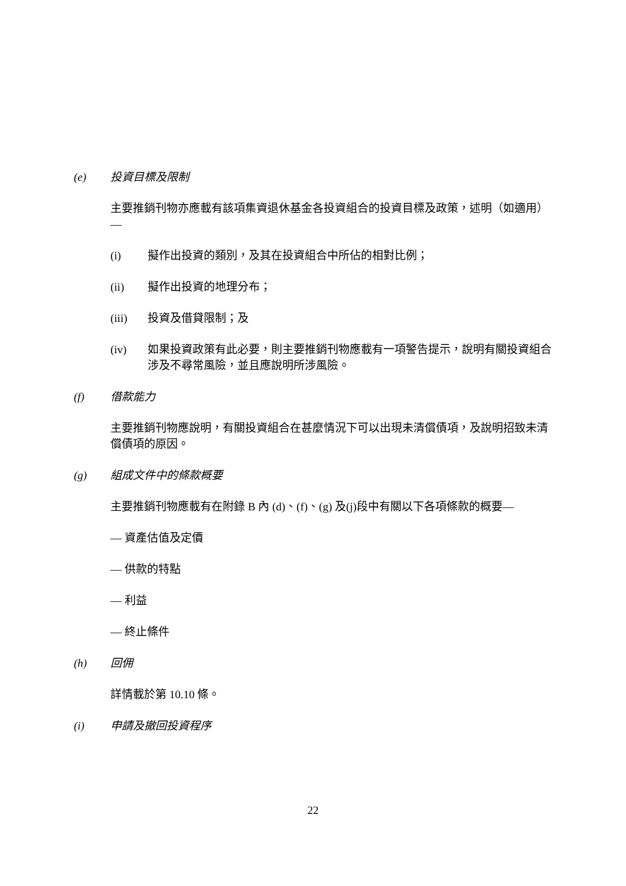(e) 投資目標及限制
主要推銷刊物亦應載有該項集資退休基金各投資組合的投資目標及政策，述明（如適用）—
(i) 擬作出投資的類別，及其在投資組合中所佔的相對比例；
(ii) 擬作出投資的地理分布；
(iii) 投資及借貸限制；及
(iv) 如果投資政策有此必要，則主要推銷刊物應載有一項警告提示，說明有關投資組合涉及不尋常風險，並且應說明所涉風險。
(f) 借款能力
主要推銷刊物應說明，有關投資組合在甚麼情況下可以出現未清償債項，及說明招致未清償債項的原因。
(g) 組成文件中的條款概要
主要推銷刊物應載有在附錄 B 內 (d)、(f)、(g) 及(j)段中有關以下各項條款的概要—
— 資產估值及定價
— 供款的特點
— 利益
— 終止條件
(h) 回佣
詳情載於第 10.10 條。
(i) 申請及撤回投資程序
22